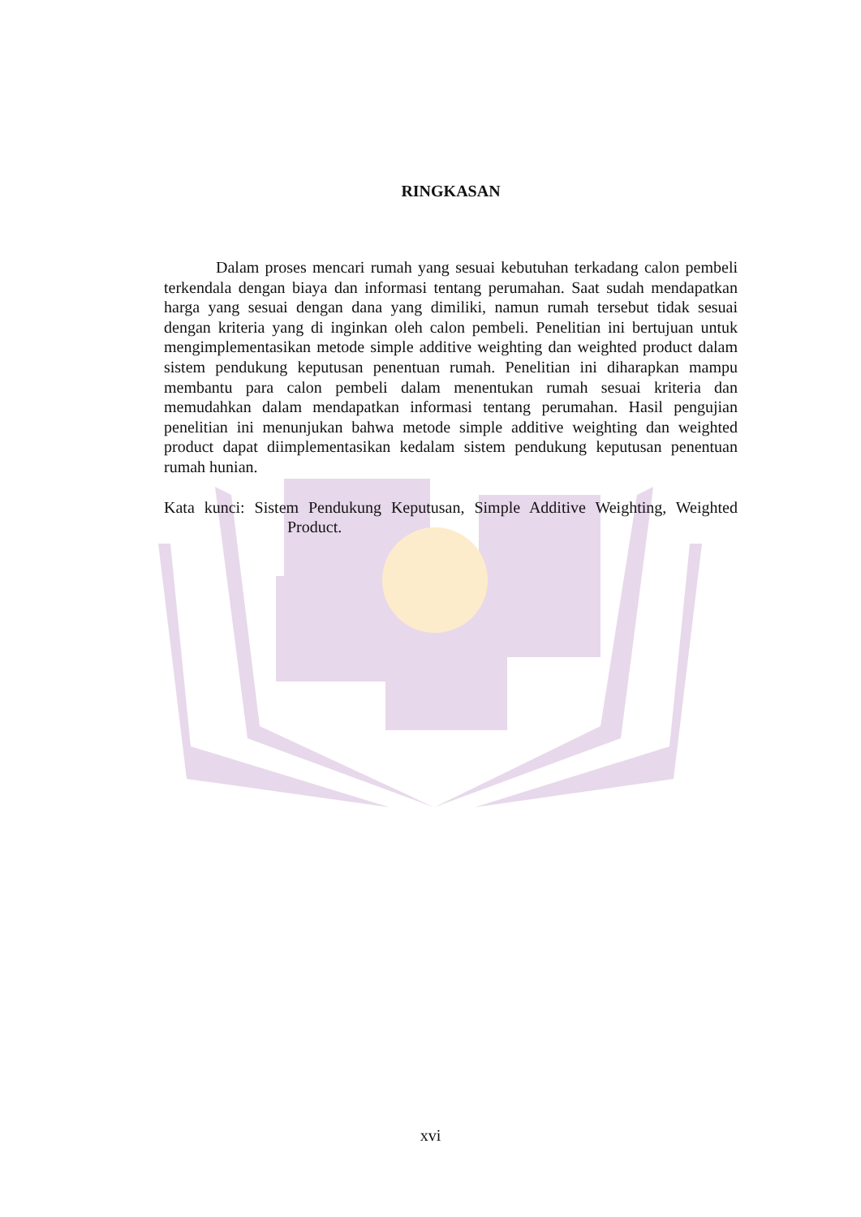RINGKASAN
Dalam proses mencari rumah yang sesuai kebutuhan terkadang calon pembeli terkendala dengan biaya dan informasi tentang perumahan. Saat sudah mendapatkan harga yang sesuai dengan dana yang dimiliki, namun rumah tersebut tidak sesuai dengan kriteria yang di inginkan oleh calon pembeli. Penelitian ini bertujuan untuk mengimplementasikan metode simple additive weighting dan weighted product dalam sistem pendukung keputusan penentuan rumah. Penelitian ini diharapkan mampu membantu para calon pembeli dalam menentukan rumah sesuai kriteria dan memudahkan dalam mendapatkan informasi tentang perumahan. Hasil pengujian penelitian ini menunjukan bahwa metode simple additive weighting dan weighted product dapat diimplementasikan kedalam sistem pendukung keputusan penentuan rumah hunian.
Kata kunci: Sistem Pendukung Keputusan, Simple Additive Weighting, Weighted Product.
xvi